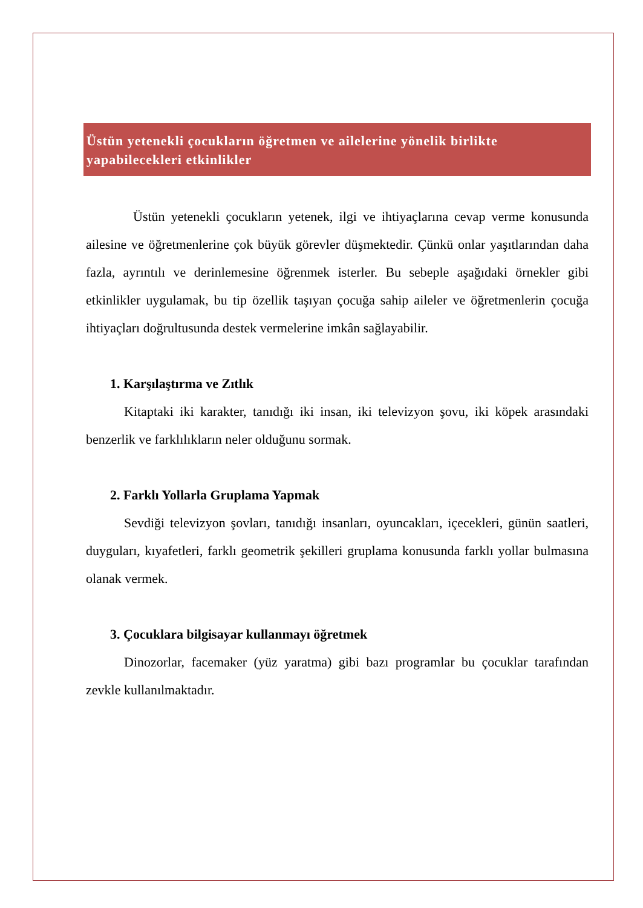Üstün yetenekli çocukların öğretmen ve ailelerine yönelik birlikte yapabilecekleri etkinlikler
Üstün yetenekli çocukların yetenek, ilgi ve ihtiyaçlarına cevap verme konusunda ailesine ve öğretmenlerine çok büyük görevler düşmektedir. Çünkü onlar yaşıtlarından daha fazla, ayrıntılı ve derinlemesine öğrenmek isterler. Bu sebeple aşağıdaki örnekler gibi etkinlikler uygulamak, bu tip özellik taşıyan çocuğa sahip aileler ve öğretmenlerin çocuğa ihtiyaçları doğrultusunda destek vermelerine imkân sağlayabilir.
1. Karşılaştırma ve Zıtlık
Kitaptaki iki karakter, tanıdığı iki insan, iki televizyon şovu, iki köpek arasındaki benzerlik ve farklılıkların neler olduğunu sormak.
2. Farklı Yollarla Gruplama Yapmak
Sevdiği televizyon şovları, tanıdığı insanları, oyuncakları, içecekleri, günün saatleri, duyguları, kıyafetleri, farklı geometrik şekilleri gruplama konusunda farklı yollar bulmasına olanak vermek.
3. Çocuklara bilgisayar kullanmayı öğretmek
Dinozorlar, facemaker (yüz yaratma) gibi bazı programlar bu çocuklar tarafından zevkle kullanılmaktadır.